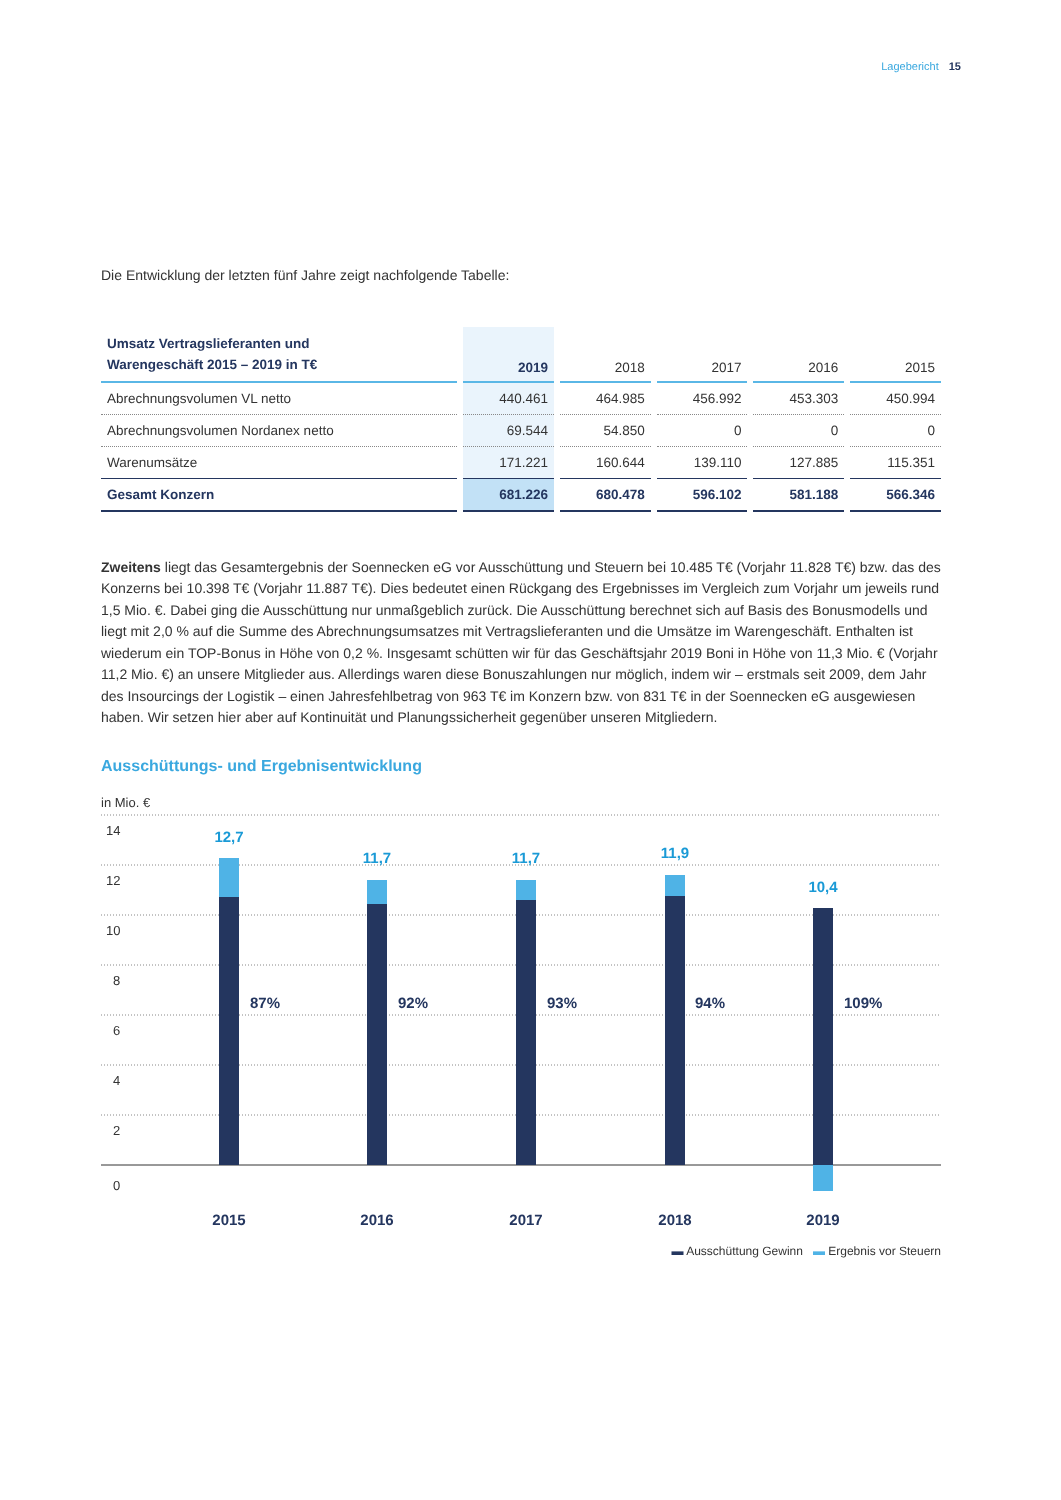Lagebericht 15
Die Entwicklung der letzten fünf Jahre zeigt nachfolgende Tabelle:
| Umsatz Vertragslieferanten und Warengeschäft 2015 – 2019 in T€ | 2019 | 2018 | 2017 | 2016 | 2015 |
| --- | --- | --- | --- | --- | --- |
| Abrechnungsvolumen VL netto | 440.461 | 464.985 | 456.992 | 453.303 | 450.994 |
| Abrechnungsvolumen Nordanex netto | 69.544 | 54.850 | 0 | 0 | 0 |
| Warenumsätze | 171.221 | 160.644 | 139.110 | 127.885 | 115.351 |
| Gesamt Konzern | 681.226 | 680.478 | 596.102 | 581.188 | 566.346 |
Zweitens liegt das Gesamtergebnis der Soennecken eG vor Ausschüttung und Steuern bei 10.485 T€ (Vorjahr 11.828 T€) bzw. das des Konzerns bei 10.398 T€ (Vorjahr 11.887 T€). Dies bedeutet einen Rückgang des Ergebnisses im Vergleich zum Vorjahr um jeweils rund 1,5 Mio. €. Dabei ging die Ausschüttung nur unmaßgeblich zurück. Die Ausschüttung berechnet sich auf Basis des Bonusmodells und liegt mit 2,0 % auf die Summe des Abrechnungsumsatzes mit Vertragslieferanten und die Umsätze im Warengeschäft. Enthalten ist wiederum ein TOP-Bonus in Höhe von 0,2 %. Insgesamt schütten wir für das Geschäftsjahr 2019 Boni in Höhe von 11,3 Mio. € (Vorjahr 11,2 Mio. €) an unsere Mitglieder aus. Allerdings waren diese Bonuszahlungen nur möglich, indem wir – erstmals seit 2009, dem Jahr des Insourcings der Logistik – einen Jahresfehlbetrag von 963 T€ im Konzern bzw. von 831 T€ in der Soennecken eG ausgewiesen haben. Wir setzen hier aber auf Kontinuität und Planungssicherheit gegenüber unseren Mitgliedern.
Ausschüttungs- und Ergebnisentwicklung
in Mio. €
14
12
10
8
6
4
2
0
12,7
11,7
11,7
11,9
10,4
87%
92%
93%
94%
109%
2015
2016
2017
2018
2019
▬ Ausschüttung Gewinn ▬ Ergebnis vor Steuern